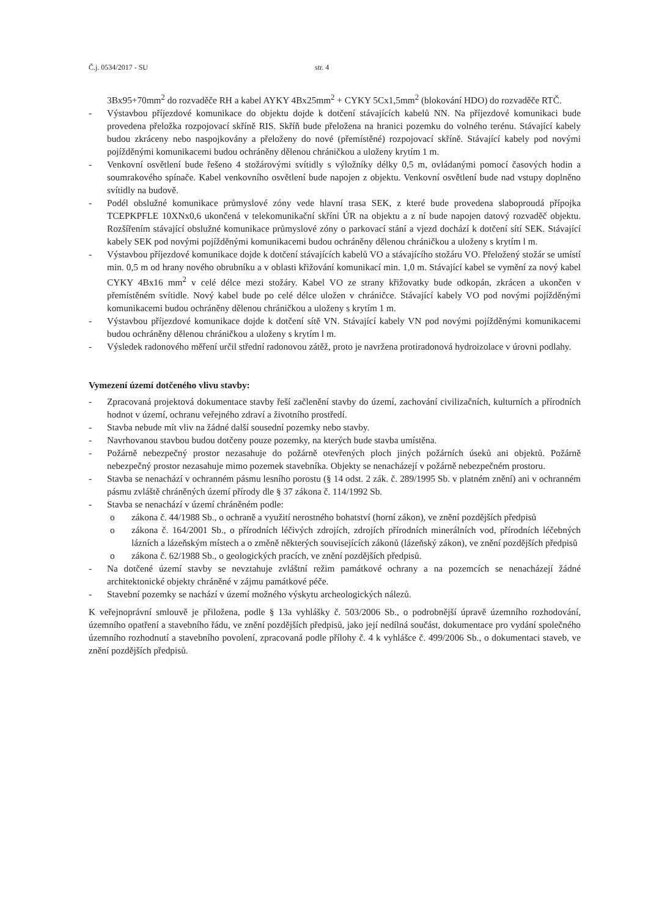Č.j. 0534/2017 - SU str. 4
3Bx95+70mm<sup>2</sup> do rozvaděče RH a kabel AYKY 4Bx25mm<sup>2</sup> + CYKY 5Cx1,5mm<sup>2</sup> (blokování HDO) do rozvaděče RTČ.
- Výstavbou příjezdové komunikace do objektu dojde k dotčení stávajících kabelů NN. Na příjezdové komunikaci bude provedena přeložka rozpojovací skříně RIS. Skříň bude přeložena na hranici pozemku do volného terénu. Stávající kabely budou zkráceny nebo naspojkovány a přeloženy do nové (přemístěné) rozpojovací skříně. Stávající kabely pod novými pojížděnými komunikacemi budou ochráněny dělenou chráničkou a uloženy krytím 1 m.
- Venkovní osvětlení bude řešeno 4 stožárovými svítidly s výložníky délky 0,5 m, ovládanými pomocí časových hodin a soumrakového spínače. Kabel venkovního osvětlení bude napojen z objektu. Venkovní osvětlení bude nad vstupy doplněno svítidly na budově.
- Podél obslužné komunikace průmyslové zóny vede hlavní trasa SEK, z které bude provedena slaboproudá přípojka TCEPKPFLE 10XNx0,6 ukončená v telekomunikační skříni ÚR na objektu a z ní bude napojen datový rozvaděč objektu. Rozšířením stávající obslužné komunikace průmyslové zóny o parkovací stání a vjezd dochází k dotčení sítí SEK. Stávající kabely SEK pod novými pojížděnými komunikacemi budou ochráněny dělenou chráničkou a uloženy s krytím l m.
- Výstavbou příjezdové komunikace dojde k dotčení stávajících kabelů VO a stávajícího stožáru VO. Přeložený stožár se umístí min. 0,5 m od hrany nového obrubníku a v oblasti křižování komunikací min. 1,0 m. Stávající kabel se vymění za nový kabel CYKY 4Bx16 mm<sup>2</sup> v celé délce mezi stožáry. Kabel VO ze strany křižovatky bude odkopán, zkrácen a ukončen v přemístěném svítidle. Nový kabel bude po celé délce uložen v chráničce. Stávající kabely VO pod novými pojížděnými komunikacemi budou ochráněny dělenou chráničkou a uloženy s krytím 1 m.
- Výstavbou příjezdové komunikace dojde k dotčení sítě VN. Stávající kabely VN pod novými pojížděnými komunikacemi budou ochráněny dělenou chráničkou a uloženy s krytím l m.
- Výsledek radonového měření určil střední radonovou zátěž, proto je navržena protiradonová hydroizolace v úrovni podlahy.
Vymezení území dotčeného vlivu stavby:
- Zpracovaná projektová dokumentace stavby řeší začlenění stavby do území, zachování civilizačních, kulturních a přírodních hodnot v území, ochranu veřejného zdraví a životního prostředí.
- Stavba nebude mít vliv na žádné další sousední pozemky nebo stavby.
- Navrhovanou stavbou budou dotčeny pouze pozemky, na kterých bude stavba umístěna.
- Požárně nebezpečný prostor nezasahuje do požárně otevřených ploch jiných požárních úseků ani objektů. Požárně nebezpečný prostor nezasahuje mimo pozemek stavebníka. Objekty se nenacházejí v požárně nebezpečném prostoru.
- Stavba se nenachází v ochranném pásmu lesního porostu (§ 14 odst. 2 zák. č. 289/1995 Sb. v platném znění) ani v ochranném pásmu zvláště chráněných území přírody dle § 37 zákona č. 114/1992 Sb.
- Stavba se nenachází v území chráněném podle:
o zákona č. 44/1988 Sb., o ochraně a využití nerostného bohatství (horní zákon), ve znění pozdějších předpisů
o zákona č. 164/2001 Sb., o přírodních léčivých zdrojích, zdrojích přírodních minerálních vod, přírodních léčebných lázních a lázeňským místech a o změně některých souvisejících zákonů (lázeňský zákon), ve znění pozdějších předpisů
o zákona č. 62/1988 Sb., o geologických pracích, ve znění pozdějších předpisů.
- Na dotčené území stavby se nevztahuje zvláštní režim památkové ochrany a na pozemcích se nenacházejí žádné architektonické objekty chráněné v zájmu památkové péče.
- Stavební pozemky se nachází v území možného výskytu archeologických nálezů.
K veřejnoprávní smlouvě je přiložena, podle § 13a vyhlášky č. 503/2006 Sb., o podrobnější úpravě územního rozhodování, územního opatření a stavebního řádu, ve znění pozdějších předpisů, jako její nedílná součást, dokumentace pro vydání společného územního rozhodnutí a stavebního povolení, zpracovaná podle přílohy č. 4 k vyhlášce č. 499/2006 Sb., o dokumentaci staveb, ve znění pozdějších předpisů.